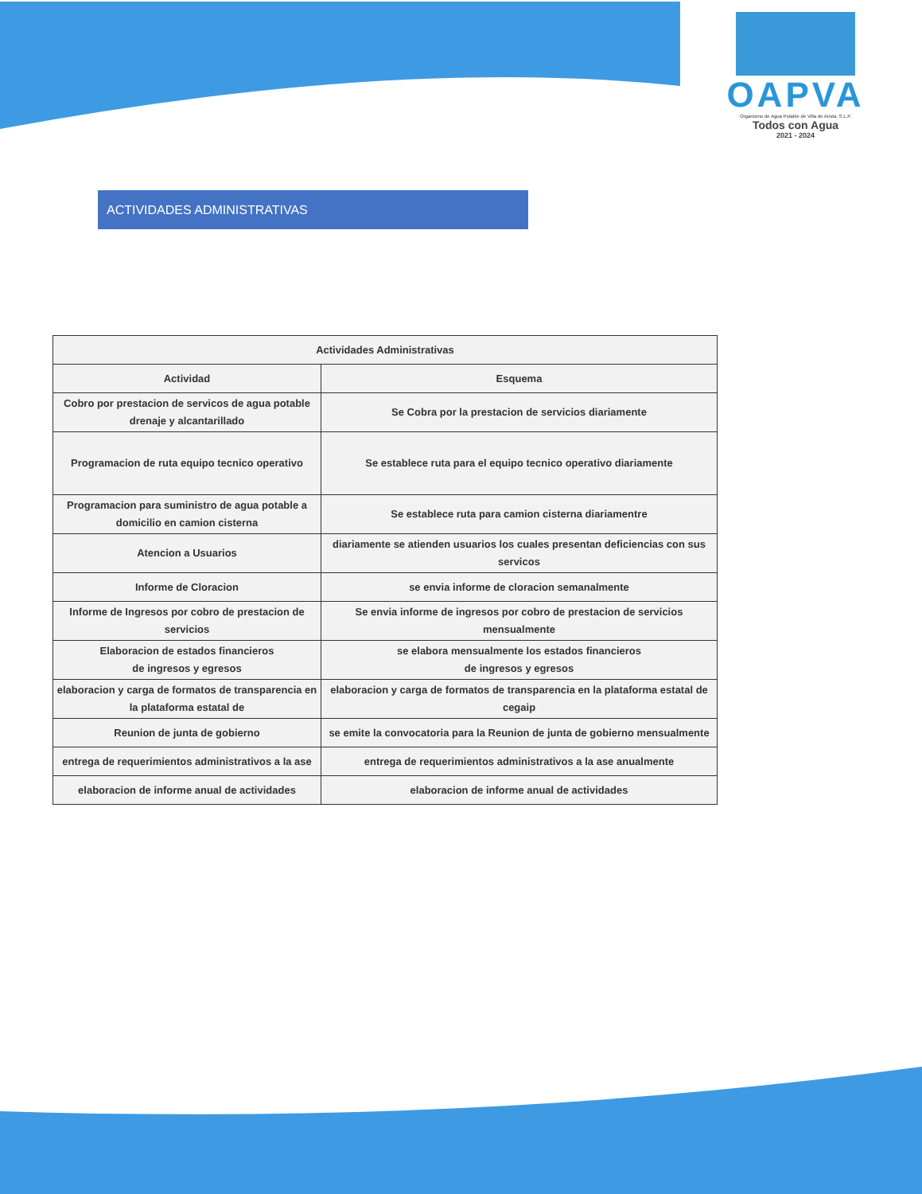OAPVA
Organismo de Agua Potable de Villa de Arista, S.L.P.
Todos con Agua
2021 - 2024
ACTIVIDADES ADMINISTRATIVAS
| Actividades Administrativas | |
| --- | --- |
| Actividad | Esquema |
| Cobro por prestacion de servicos de agua potable drenaje y alcantarillado | Se Cobra por la prestacion de servicios diariamente |
| Programacion de ruta equipo tecnico operativo | Se establece ruta para el equipo tecnico operativo diariamente |
| Programacion para suministro de agua potable a domicilio en camion cisterna | Se establece ruta para camion cisterna diariamentre |
| Atencion a Usuarios | diariamente se atienden usuarios los cuales presentan deficiencias con sus servicos |
| Informe de Cloracion | se envia informe de cloracion semanalmente |
| Informe de Ingresos por cobro de prestacion de servicios | Se envia informe de ingresos por cobro de prestacion de servicios mensualmente |
| Elaboracion de estados financieros de ingresos y egresos | se elabora mensualmente los estados financieros de ingresos y egresos |
| elaboracion y carga de formatos de transparencia en la plataforma estatal de | elaboracion y carga de formatos de transparencia en la plataforma estatal de cegaip |
| Reunion de junta de gobierno | se emite la convocatoria para la Reunion de junta de gobierno mensualmente |
| entrega de requerimientos administrativos a la ase | entrega de requerimientos administrativos a la ase anualmente |
| elaboracion de informe anual de actividades | elaboracion de informe anual de actividades |